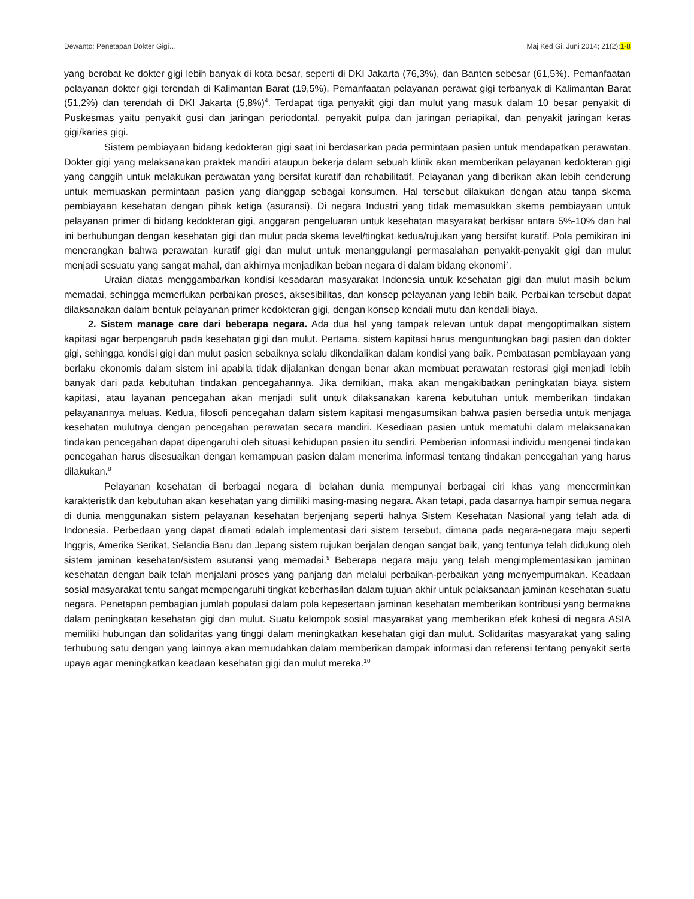Dewanto: Penetapan Dokter Gigi… Maj Ked Gi. Juni 2014; 21(2):1-8
yang berobat ke dokter gigi lebih banyak di kota besar, seperti di DKI Jakarta (76,3%), dan Banten sebesar (61,5%). Pemanfaatan pelayanan dokter gigi terendah di Kalimantan Barat (19,5%). Pemanfaatan pelayanan perawat gigi terbanyak di Kalimantan Barat (51,2%) dan terendah di DKI Jakarta (5,8%)<sup>4</sup>. Terdapat tiga penyakit gigi dan mulut yang masuk dalam 10 besar penyakit di Puskesmas yaitu penyakit gusi dan jaringan periodontal, penyakit pulpa dan jaringan periapikal, dan penyakit jaringan keras gigi/karies gigi.
Sistem pembiayaan bidang kedokteran gigi saat ini berdasarkan pada permintaan pasien untuk mendapatkan perawatan. Dokter gigi yang melaksanakan praktek mandiri ataupun bekerja dalam sebuah klinik akan memberikan pelayanan kedokteran gigi yang canggih untuk melakukan perawatan yang bersifat kuratif dan rehabilitatif. Pelayanan yang diberikan akan lebih cenderung untuk memuaskan permintaan pasien yang dianggap sebagai konsumen. Hal tersebut dilakukan dengan atau tanpa skema pembiayaan kesehatan dengan pihak ketiga (asuransi). Di negara Industri yang tidak memasukkan skema pembiayaan untuk pelayanan primer di bidang kedokteran gigi, anggaran pengeluaran untuk kesehatan masyarakat berkisar antara 5%-10% dan hal ini berhubungan dengan kesehatan gigi dan mulut pada skema level/tingkat kedua/rujukan yang bersifat kuratif. Pola pemikiran ini menerangkan bahwa perawatan kuratif gigi dan mulut untuk menanggulangi permasalahan penyakit-penyakit gigi dan mulut menjadi sesuatu yang sangat mahal, dan akhirnya menjadikan beban negara di dalam bidang ekonomi<sup>7</sup>.
Uraian diatas menggambarkan kondisi kesadaran masyarakat Indonesia untuk kesehatan gigi dan mulut masih belum memadai, sehingga memerlukan perbaikan proses, aksesibilitas, dan konsep pelayanan yang lebih baik. Perbaikan tersebut dapat dilaksanakan dalam bentuk pelayanan primer kedokteran gigi, dengan konsep kendali mutu dan kendali biaya.
2. Sistem manage care dari beberapa negara. Ada dua hal yang tampak relevan untuk dapat mengoptimalkan sistem kapitasi agar berpengaruh pada kesehatan gigi dan mulut. Pertama, sistem kapitasi harus menguntungkan bagi pasien dan dokter gigi, sehingga kondisi gigi dan mulut pasien sebaiknya selalu dikendalikan dalam kondisi yang baik. Pembatasan pembiayaan yang berlaku ekonomis dalam sistem ini apabila tidak dijalankan dengan benar akan membuat perawatan restorasi gigi menjadi lebih banyak dari pada kebutuhan tindakan pencegahannya. Jika demikian, maka akan mengakibatkan peningkatan biaya sistem kapitasi, atau layanan pencegahan akan menjadi sulit untuk dilaksanakan karena kebutuhan untuk memberikan tindakan pelayanannya meluas. Kedua, filosofi pencegahan dalam sistem kapitasi mengasumsikan bahwa pasien bersedia untuk menjaga kesehatan mulutnya dengan pencegahan perawatan secara mandiri. Kesediaan pasien untuk mematuhi dalam melaksanakan tindakan pencegahan dapat dipengaruhi oleh situasi kehidupan pasien itu sendiri. Pemberian informasi individu mengenai tindakan pencegahan harus disesuaikan dengan kemampuan pasien dalam menerima informasi tentang tindakan pencegahan yang harus dilakukan.<sup>8</sup>
Pelayanan kesehatan di berbagai negara di belahan dunia mempunyai berbagai ciri khas yang mencerminkan karakteristik dan kebutuhan akan kesehatan yang dimiliki masing-masing negara. Akan tetapi, pada dasarnya hampir semua negara di dunia menggunakan sistem pelayanan kesehatan berjenjang seperti halnya Sistem Kesehatan Nasional yang telah ada di Indonesia. Perbedaan yang dapat diamati adalah implementasi dari sistem tersebut, dimana pada negara-negara maju seperti Inggris, Amerika Serikat, Selandia Baru dan Jepang sistem rujukan berjalan dengan sangat baik, yang tentunya telah didukung oleh sistem jaminan kesehatan/sistem asuransi yang memadai.<sup>9</sup> Beberapa negara maju yang telah mengimplementasikan jaminan kesehatan dengan baik telah menjalani proses yang panjang dan melalui perbaikan-perbaikan yang menyempurnakan. Keadaan sosial masyarakat tentu sangat mempengaruhi tingkat keberhasilan dalam tujuan akhir untuk pelaksanaan jaminan kesehatan suatu negara. Penetapan pembagian jumlah populasi dalam pola kepesertaan jaminan kesehatan memberikan kontribusi yang bermakna dalam peningkatan kesehatan gigi dan mulut. Suatu kelompok sosial masyarakat yang memberikan efek kohesi di negara ASIA memiliki hubungan dan solidaritas yang tinggi dalam meningkatkan kesehatan gigi dan mulut. Solidaritas masyarakat yang saling terhubung satu dengan yang lainnya akan memudahkan dalam memberikan dampak informasi dan referensi tentang penyakit serta upaya agar meningkatkan keadaan kesehatan gigi dan mulut mereka.<sup>10</sup>